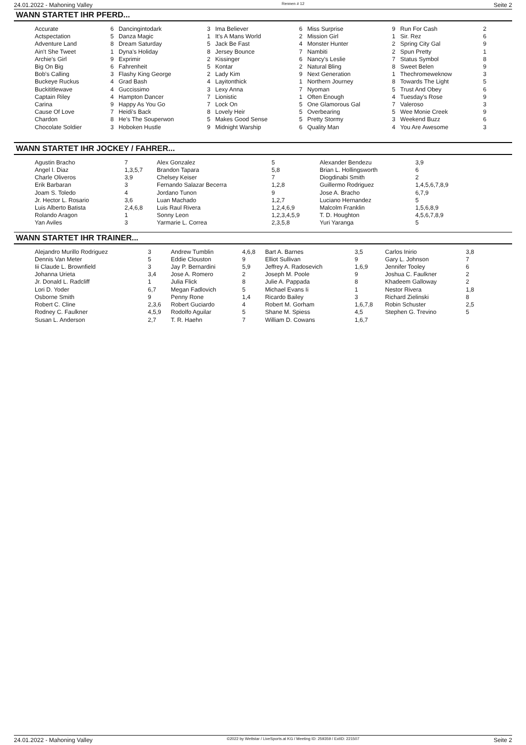24.01.2022 - Mahoning Valley Rennen # 12 Seite 2
WANN STARTET IHR PFERD...
| Accurate | 6 | Dancingintodark | 3 | Ima Believer | 6 | Miss Surprise | 9 | Run For Cash | 2 |
| Actspectation | 5 | Danza Magic | 1 | It's A Mans World | 2 | Mission Girl | 1 | Sir. Rez | 6 |
| Adventure Land | 8 | Dream Saturday | 5 | Jack Be Fast | 4 | Monster Hunter | 2 | Spring City Gal | 9 |
| Ain't She Tweet | 1 | Dyna's Holiday | 8 | Jersey Bounce | 7 | Nambiti | 2 | Spun Pretty | 1 |
| Archie's Girl | 9 | Exprimir | 2 | Kissinger | 6 | Nancy's Leslie | 7 | Status Symbol | 8 |
| Big On Big | 6 | Fahrenheit | 5 | Kontar | 2 | Natural Bling | 8 | Sweet Belen | 9 |
| Bob's Calling | 3 | Flashy King George | 2 | Lady Kim | 9 | Next Generation | 1 | Thechromeweknow | 3 |
| Buckeye Ruckus | 4 | Grad Bash | 4 | Layitonthick | 1 | Northern Journey | 8 | Towards The Light | 5 |
| Buckititlewave | 4 | Guccissimo | 3 | Lexy Anna | 7 | Nyoman | 5 | Trust And Obey | 6 |
| Captain Riley | 4 | Hampton Dancer | 7 | Lionistic | 1 | Often Enough | 4 | Tuesday's Rose | 9 |
| Carina | 9 | Happy As You Go | 7 | Lock On | 5 | One Glamorous Gal | 7 | Valeroso | 3 |
| Cause Of Love | 7 | Heidi's Back | 8 | Lovely Heir | 5 | Overbearing | 5 | Wee Monie Creek | 9 |
| Chardon | 8 | He's The Souperwon | 5 | Makes Good Sense | 5 | Pretty Stormy | 3 | Weekend Buzz | 6 |
| Chocolate Soldier | 3 | Hoboken Hustle | 9 | Midnight Warship | 6 | Quality Man | 4 | You Are Awesome | 3 |
WANN STARTET IHR JOCKEY / FAHRER...
| Agustin Bracho | 7 | Alex Gonzalez | 5 | Alexander Bendezu | 3,9 |
| Angel I. Diaz | 1,3,5,7 | Brandon Tapara | 5,8 | Brian L. Hollingsworth | 6 |
| Charle Oliveros | 3,9 | Chelsey Keiser | 7 | Diogdinabi Smith | 2 |
| Erik Barbaran | 3 | Fernando Salazar Becerra | 1,2,8 | Guillermo Rodriguez | 1,4,5,6,7,8,9 |
| Joam S. Toledo | 4 | Jordano Tunon | 9 | Jose A. Bracho | 6,7,9 |
| Jr. Hector L. Rosario | 3,6 | Luan Machado | 1,2,7 | Luciano Hernandez | 5 |
| Luis Alberto Batista | 2,4,6,8 | Luis Raul Rivera | 1,2,4,6,9 | Malcolm Franklin | 1,5,6,8,9 |
| Rolando Aragon | 1 | Sonny Leon | 1,2,3,4,5,9 | T. D. Houghton | 4,5,6,7,8,9 |
| Yan Aviles | 3 | Yarmarie L. Correa | 2,3,5,8 | Yuri Yaranga | 5 |
WANN STARTET IHR TRAINER...
| Alejandro Murillo Rodriguez | 3 | Andrew Tumblin | 4,6,8 | Bart A. Barnes | 3,5 | Carlos Inirio | 3,8 |
| Dennis Van Meter | 5 | Eddie Clouston | 9 | Elliot Sullivan | 9 | Gary L. Johnson | 7 |
| Iii Claude L. Brownfield | 3 | Jay P. Bernardini | 5,9 | Jeffrey A. Radosevich | 1,6,9 | Jennifer Tooley | 6 |
| Johanna Urieta | 3,4 | Jose A. Romero | 2 | Joseph M. Poole | 9 | Joshua C. Faulkner | 2 |
| Jr. Donald L. Radcliff | 1 | Julia Flick | 8 | Julie A. Pappada | 8 | Khadeem Galloway | 2 |
| Lori D. Yoder | 6,7 | Megan Fadlovich | 5 | Michael Evans Ii | 1 | Nestor Rivera | 1,8 |
| Osborne Smith | 9 | Penny Rone | 1,4 | Ricardo Bailey | 3 | Richard Zielinski | 8 |
| Robert C. Cline | 2,3,6 | Robert Guciardo | 4 | Robert M. Gorham | 1,6,7,8 | Robin Schuster | 2,5 |
| Rodney C. Faulkner | 4,5,9 | Rodolfo Aguilar | 5 | Shane M. Spiess | 4,5 | Stephen G. Trevino | 5 |
| Susan L. Anderson | 2,7 | T. R. Haehn | 7 | William D. Cowans | 1,6,7 | | |
24.01.2022 - Mahoning Valley ©2022 by Wettstar / LiveSports.at KG / Meeting ID: 259359 / ExtID: 221507 Seite 2